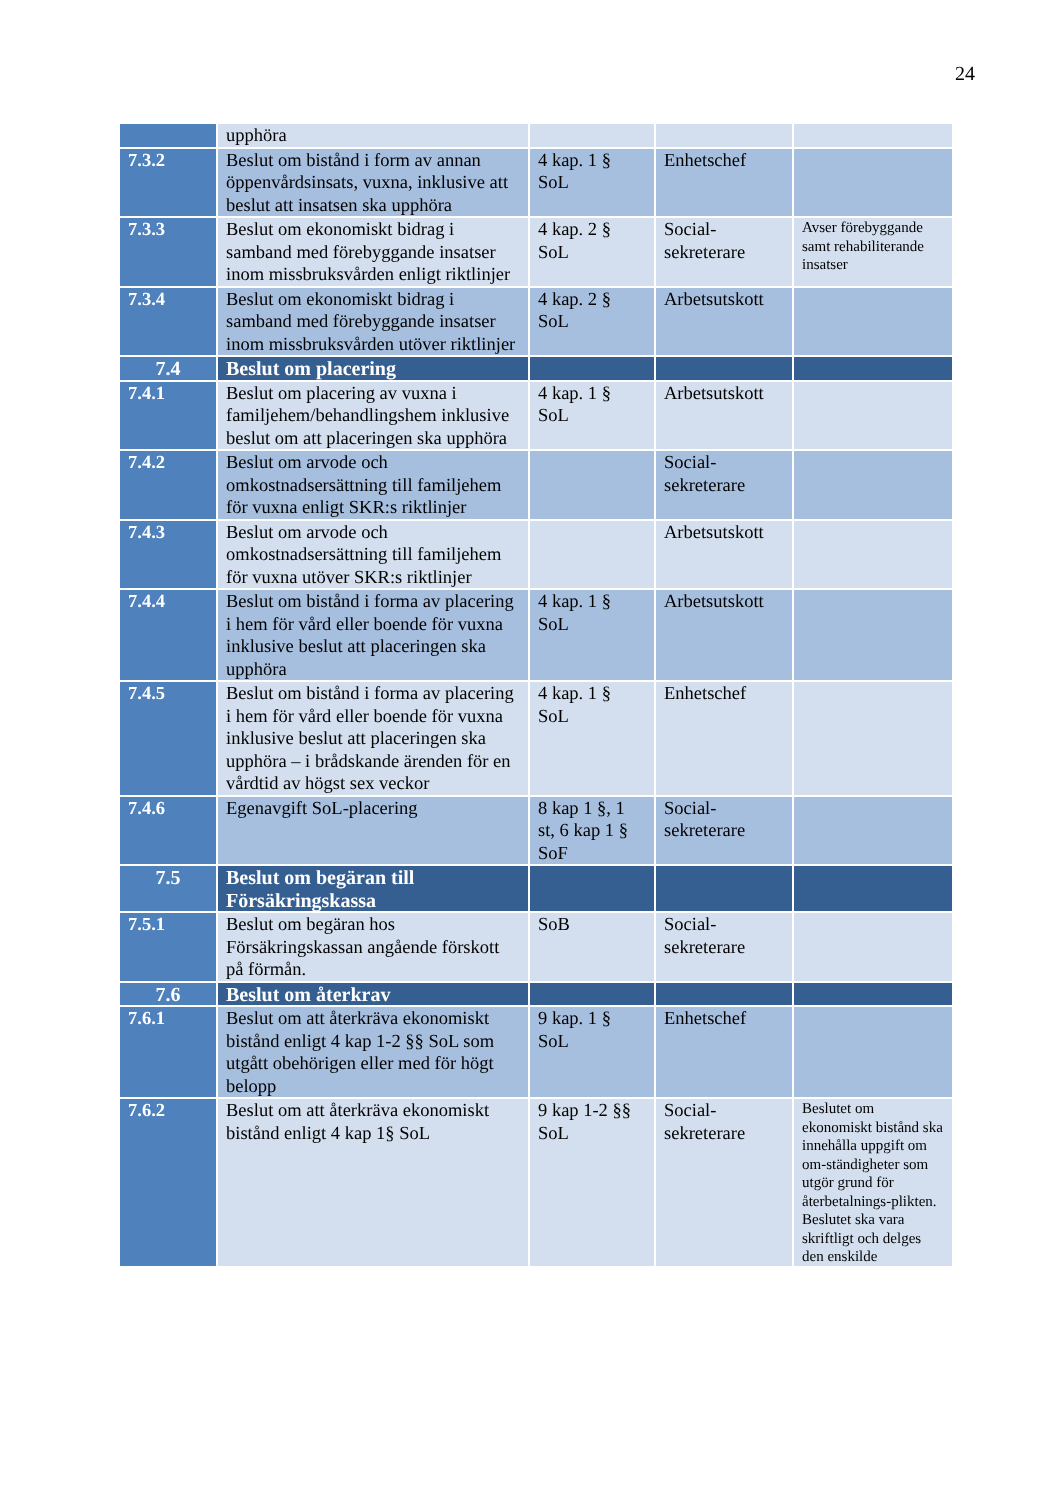24
| | upphöra | | | |
| 7.3.2 | Beslut om bistånd i form av annan öppenvårdsinsats, vuxna, inklusive att beslut att insatsen ska upphöra | 4 kap. 1 § SoL | Enhetschef | |
| 7.3.3 | Beslut om ekonomiskt bidrag i samband med förebyggande insatser inom missbruksvården enligt riktlinjer | 4 kap. 2 § SoL | Social-sekreterare | Avser förebyggande samt rehabiliterande insatser |
| 7.3.4 | Beslut om ekonomiskt bidrag i samband med förebyggande insatser inom missbruksvården utöver riktlinjer | 4 kap. 2 § SoL | Arbetsutskott | |
| 7.4 | Beslut om placering | | | |
| 7.4.1 | Beslut om placering av vuxna i familjehem/behandlingshem inklusive beslut om att placeringen ska upphöra | 4 kap. 1 § SoL | Arbetsutskott | |
| 7.4.2 | Beslut om arvode och omkostnadsersättning till familjehem för vuxna enligt SKR:s riktlinjer | | Social-sekreterare | |
| 7.4.3 | Beslut om arvode och omkostnadsersättning till familjehem för vuxna utöver SKR:s riktlinjer | | Arbetsutskott | |
| 7.4.4 | Beslut om bistånd i forma av placering i hem för vård eller boende för vuxna inklusive beslut att placeringen ska upphöra | 4 kap. 1 § SoL | Arbetsutskott | |
| 7.4.5 | Beslut om bistånd i forma av placering i hem för vård eller boende för vuxna inklusive beslut att placeringen ska upphöra – i brådskande ärenden för en vårdtid av högst sex veckor | 4 kap. 1 § SoL | Enhetschef | |
| 7.4.6 | Egenavgift SoL-placering | 8 kap 1 §, 1 st, 6 kap 1 § SoF | Social-sekreterare | |
| 7.5 | Beslut om begäran till Försäkringskassa | | | |
| 7.5.1 | Beslut om begäran hos Försäkringskassan angående förskott på förmån. | SoB | Social-sekreterare | |
| 7.6 | Beslut om återkrav | | | |
| 7.6.1 | Beslut om att återkräva ekonomiskt bistånd enligt 4 kap 1-2 §§ SoL som utgått obehörigen eller med för högt belopp | 9 kap. 1 § SoL | Enhetschef | |
| 7.6.2 | Beslut om att återkräva ekonomiskt bistånd enligt 4 kap 1§ SoL | 9 kap 1-2 §§ SoL | Social-sekreterare | Beslutet om ekonomiskt bistånd ska innehålla uppgift om om-ständigheter som utgör grund för återbetalnings-plikten. Beslutet ska vara skriftligt och delges den enskilde |